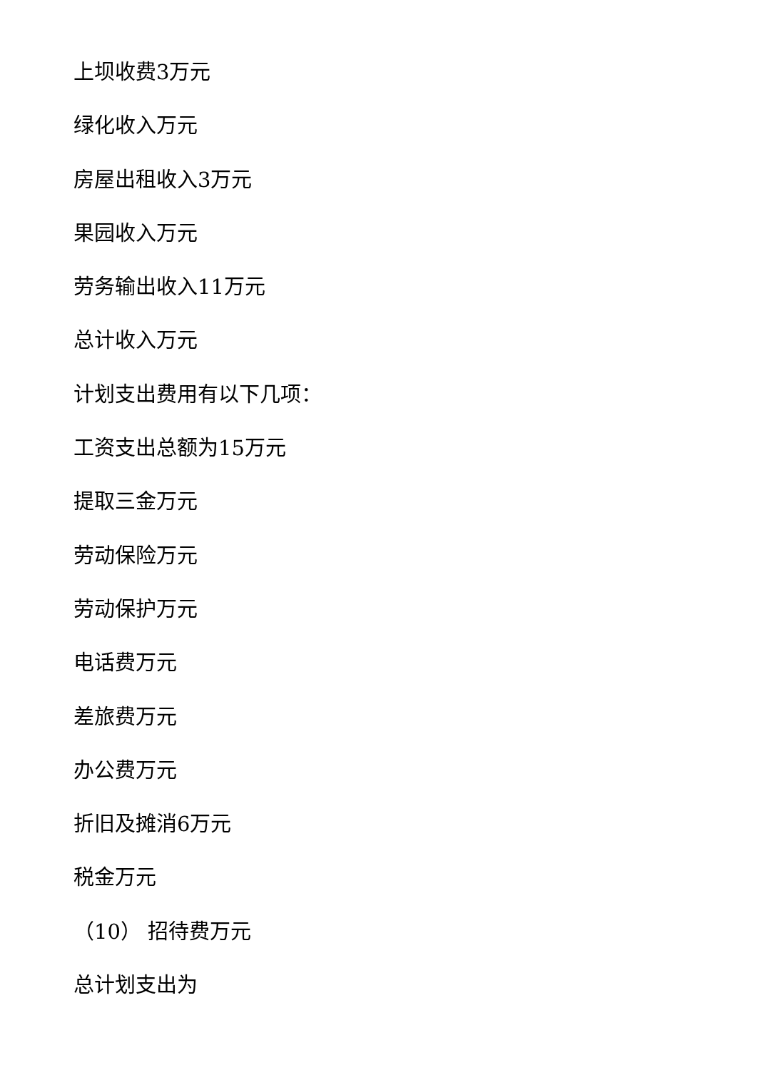上坝收费3万元
绿化收入万元
房屋出租收入3万元
果园收入万元
劳务输出收入11万元
总计收入万元
计划支出费用有以下几项：
工资支出总额为15万元
提取三金万元
劳动保险万元
劳动保护万元
电话费万元
差旅费万元
办公费万元
折旧及摊消6万元
税金万元
（10） 招待费万元
总计划支出为